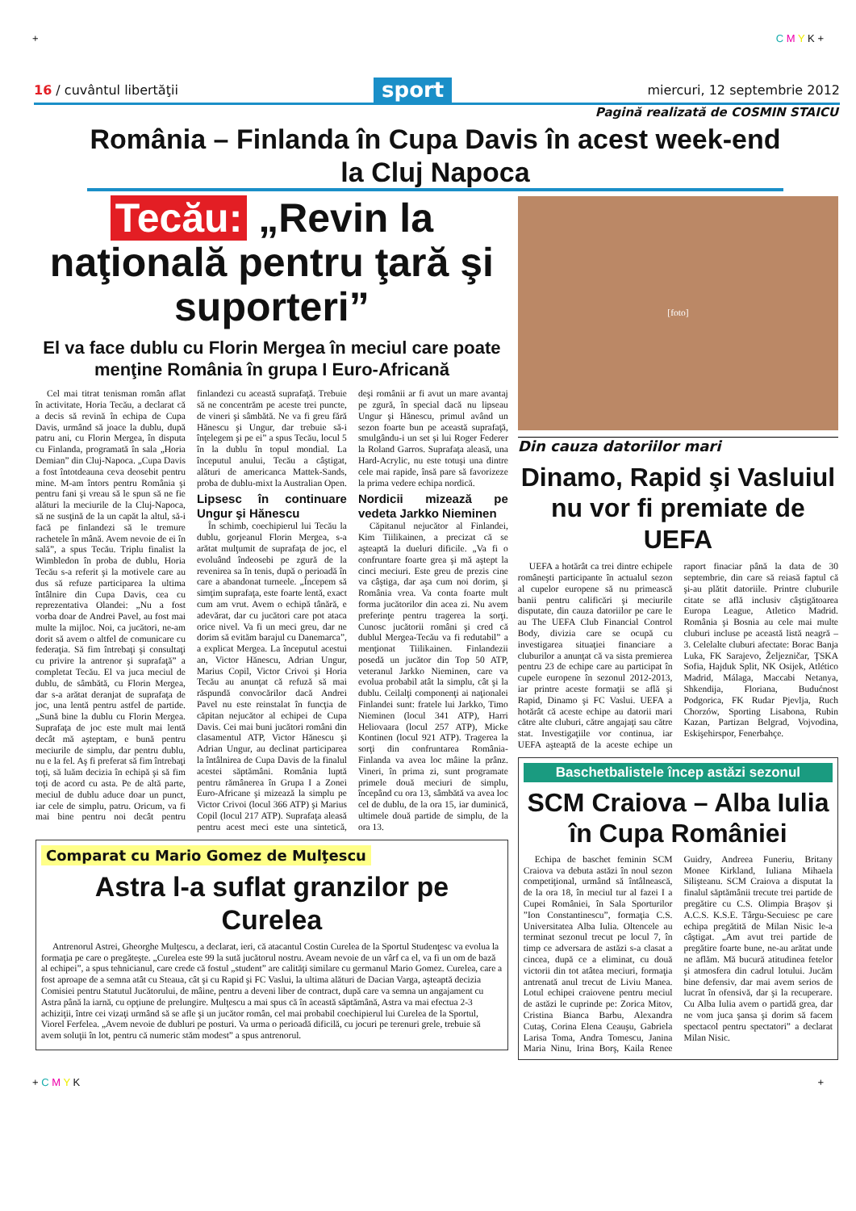+ C M Y K +
16 / cuvântul libertăţii sport miercuri, 12 septembrie 2012
Pagină realizată de COSMIN STAICU
România – Finlanda în Cupa Davis în acest week-end la Cluj Napoca
Tecău: „Revin la naţională pentru ţară şi suporteri”
El va face dublu cu Florin Mergea în meciul care poate menţine România în grupa I Euro-Africană
Cel mai titrat tenisman român aflat în activitate, Horia Tecău, a declarat că a decis să revină în echipa de Cupa Davis, urmând să joace la dublu, după patru ani, cu Florin Mergea, în disputa cu Finlanda, programată în sala „Horia Demian” din Cluj-Napoca. „Cupa Davis a fost întotdeauna ceva deosebit pentru mine. M-am întors pentru România şi pentru fani şi vreau să le spun să ne fie alături la meciurile de la Cluj-Napoca, să ne susţină de la un capăt la altul, să-i facă pe finlandezi să le tremure rachetele în mână. Avem nevoie de ei în sală”, a spus Tecău. Triplu finalist la Wimbledon în proba de dublu, Horia Tecău s-a referit şi la motivele care au dus să refuze participarea la ultima întâlnire din Cupa Davis, cea cu reprezentativa Olandei: „Nu a fost vorba doar de Andrei Pavel, au fost mai multe la mijloc. Noi, ca jucători, ne-am dorit să avem o altfel de comunicare cu federaţia. Să fim întrebaţi şi consultaţi cu privire la antrenor şi suprafaţă” a completat Tecău. El va juca meciul de dublu, de sâmbătă, cu Florin Mergea, dar s-a arătat deranjat de suprafaţa de joc, una lentă pentru astfel de partide. „Sună bine la dublu cu Florin Mergea. Suprafaţa de joc este mult mai lentă decât mă aşteptam, e bună pentru meciurile de simplu, dar pentru dublu, nu e la fel. Aş fi preferat să fim întrebaţi toţi, să luăm decizia în echipă şi să fim toţi de acord cu asta. Pe de altă parte, meciul de dublu aduce doar un punct, iar cele de simplu, patru. Oricum, va fi mai bine pentru noi decât pentru finlandezi cu această suprafaţă. Trebuie să ne concentrăm pe aceste trei puncte, de vineri şi sâmbătă. Ne va fi greu fără Hănescu şi Ungur, dar trebuie să-i înţelegem şi pe ei” a spus Tecău, locul 5 în la dublu în topul mondial. La începutul anului, Tecău a câştigat, alături de americanca Mattek-Sands, proba de dublu-mixt la Australian Open.
Lipsesc în continuare Ungur şi Hănescu
În schimb, coechipierul lui Tecău la dublu, gorjeanul Florin Mergea, s-a arătat mulţumit de suprafaţa de joc, el evoluând îndeosebi pe zgură de la revenirea sa în tenis, după o perioadă în care a abandonat turneele. „Începem să simţim suprafaţa, este foarte lentă, exact cum am vrut. Avem o echipă tânără, e adevărat, dar cu jucători care pot ataca orice nivel. Va fi un meci greu, dar ne dorim să evităm barajul cu Danemarca”, a explicat Mergea. La începutul acestui an, Victor Hănescu, Adrian Ungur, Marius Copil, Victor Crivoi şi Horia Tecău au anunţat că refuză să mai răspundă convocărilor dacă Andrei Pavel nu este reinstalat în funcţia de căpitan nejucător al echipei de Cupa Davis. Cei mai buni jucători români din clasamentul ATP, Victor Hănescu şi Adrian Ungur, au declinat participarea la întâlnirea de Cupa Davis de la finalul acestei săptămâni. România luptă pentru rămânerea în Grupa I a Zonei Euro-Africane şi mizează la simplu pe Victor Crivoi (locul 366 ATP) şi Marius Copil (locul 217 ATP). Suprafaţa aleasă pentru acest meci este una sintetică, deşi românii ar fi avut un mare avantaj pe zgură, în special dacă nu lipseau Ungur şi Hănescu, primul având un sezon foarte bun pe această suprafaţă, smulgându-i un set şi lui Roger Federer la Roland Garros. Suprafaţa aleasă, una Hard-Acrylic, nu este totuşi una dintre cele mai rapide, însă pare să favorizeze la prima vedere echipa nordică.
Nordicii mizează pe vedeta Jarkko Nieminen
Căpitanul nejucător al Finlandei, Kim Tiilikainen, a precizat că se aşteaptă la dueluri dificile. „Va fi o confruntare foarte grea şi mă aştept la cinci meciuri. Este greu de prezis cine va câştiga, dar aşa cum noi dorim, şi România vrea. Va conta foarte mult forma jucătorilor din acea zi. Nu avem preferinţe pentru tragerea la sorţi. Cunosc jucătorii români şi cred că dublul Mergea-Tecău va fi redutabil” a menţionat Tiilikainen. Finlandezii posedă un jucător din Top 50 ATP, veteranul Jarkko Nieminen, care va evolua probabil atât la simplu, cât şi la dublu. Ceilalţi componenţi ai naţionalei Finlandei sunt: fratele lui Jarkko, Timo Nieminen (locul 341 ATP), Harri Heliovaara (locul 257 ATP), Micke Kontinen (locul 921 ATP). Tragerea la sorţi din confruntarea România-Finlanda va avea loc mâine la prânz. Vineri, în prima zi, sunt programate primele două meciuri de simplu, începând cu ora 13, sâmbătă va avea loc cel de dublu, de la ora 15, iar duminică, ultimele două partide de simplu, de la ora 13.
Comparat cu Mario Gomez de Mulţescu
Astra l-a suflat granzilor pe Curelea
Antrenorul Astrei, Gheorghe Mulţescu, a declarat, ieri, că atacantul Costin Curelea de la Sportul Studenţesc va evolua la formaţia pe care o pregăteşte. „Curelea este 99 la sută jucătorul nostru. Aveam nevoie de un vârf ca el, va fi un om de bază al echipei”, a spus tehnicianul, care crede că fostul „student” are calităţi similare cu germanul Mario Gomez. Curelea, care a fost aproape de a semna atât cu Steaua, cât şi cu Rapid şi FC Vaslui, la ultima alături de Dacian Varga, aşteaptă decizia Comisiei pentru Statutul Jucătorului, de mâine, pentru a deveni liber de contract, după care va semna un angajament cu Astra până la iarnă, cu opţiune de prelungire. Mulţescu a mai spus că în această săptămână, Astra va mai efectua 2-3 achiziţii, între cei vizaţi urmând să se afle şi un jucător român, cel mai probabil coechipierul lui Curelea de la Sportul, Viorel Ferfelea. „Avem nevoie de dubluri pe posturi. Va urma o perioadă dificilă, cu jocuri pe terenuri grele, trebuie să avem soluţii în lot, pentru că numeric stăm modest” a spus antrenorul.
[foto]
Din cauza datoriilor mari
Dinamo, Rapid şi Vasluiul nu vor fi premiate de UEFA
UEFA a hotărât ca trei dintre echipele româneşti participante în actualul sezon al cupelor europene să nu primească banii pentru calificări şi meciurile disputate, din cauza datoriilor pe care le au The UEFA Club Financial Control Body, divizia care se ocupă cu investigarea situaţiei financiare a cluburilor a anunţat că va sista premierea pentru 23 de echipe care au participat în cupele europene în sezonul 2012-2013, iar printre aceste formaţii se află şi Rapid, Dinamo şi FC Vaslui. UEFA a hotărât că aceste echipe au datorii mari către alte cluburi, către angajaţi sau către stat. Investigaţiile vor continua, iar UEFA aşteaptă de la aceste echipe un raport finaciar până la data de 30 septembrie, din care să reiasă faptul că şi-au plătit datoriile. Printre cluburile citate se află inclusiv câştigătoarea Europa League, Atletico Madrid. România şi Bosnia au cele mai multe cluburi incluse pe această listă neagră – 3. Celelalte cluburi afectate: Borac Banja Luka, FK Sarajevo, Željezničar, ŢSKA Sofia, Hajduk Split, NK Osijek, Atlético Madrid, Málaga, Maccabi Netanya, Shkendija, Floriana, Budućnost Podgorica, FK Rudar Pjevlja, Ruch Chorzów, Sporting Lisabona, Rubin Kazan, Partizan Belgrad, Vojvodina, Eskişehirspor, Fenerbahçe.
Baschetbalistele încep astăzi sezonul
SCM Craiova – Alba Iulia în Cupa României
Echipa de baschet feminin SCM Craiova va debuta astăzi în noul sezon competiţional, urmând să întâlnească, de la ora 18, în meciul tur al fazei I a Cupei României, în Sala Sporturilor ”Ion Constantinescu”, formaţia C.S. Universitatea Alba Iulia. Oltencele au terminat sezonul trecut pe locul 7, în timp ce adversara de astăzi s-a clasat a cincea, după ce a eliminat, cu două victorii din tot atâtea meciuri, formaţia antrenată anul trecut de Liviu Manea. Lotul echipei craiovene pentru meciul de astăzi le cuprinde pe: Zorica Mitov, Cristina Bianca Barbu, Alexandra Cutaş, Corina Elena Ceauşu, Gabriela Larisa Toma, Andra Tomescu, Janina Maria Ninu, Irina Borş, Kaila Renee Guidry, Andreea Funeriu, Britany Monee Kirkland, Iuliana Mihaela Silişteanu. SCM Craiova a disputat la finalul săptămânii trecute trei partide de pregătire cu C.S. Olimpia Braşov şi A.C.S. K.S.E. Târgu-Secuiesc pe care echipa pregătită de Milan Nisic le-a câştigat. „Am avut trei partide de pregătire foarte bune, ne-au arătat unde ne aflăm. Mă bucură atitudinea fetelor şi atmosfera din cadrul lotului. Jucăm bine defensiv, dar mai avem serios de lucrat în ofensivă, dar şi la recuperare. Cu Alba Iulia avem o partidă grea, dar ne vom juca şansa şi dorim să facem spectacol pentru spectatori” a declarat Milan Nisic.
+ C M Y K +